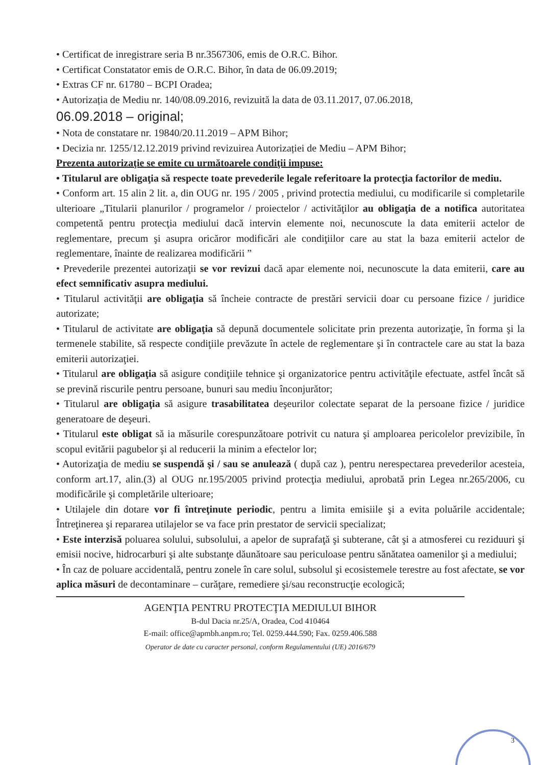• Certificat de inregistrare seria B nr.3567306, emis de O.R.C. Bihor.
• Certificat Constatator emis de O.R.C. Bihor, în data de 06.09.2019;
• Extras CF nr. 61780 – BCPI Oradea;
• Autorizația de Mediu nr. 140/08.09.2016, revizuită la data de 03.11.2017, 07.06.2018,
06.09.2018 – original;
• Nota de constatare nr. 19840/20.11.2019 – APM Bihor;
• Decizia nr. 1255/12.12.2019 privind revizuirea Autorizației de Mediu – APM Bihor;
Prezenta autorizaţie se emite cu următoarele condiţii impuse:
• Titularul are obligaţia să respecte toate prevederile legale referitoare la protecţia factorilor de mediu.
• Conform art. 15 alin 2 lit. a, din OUG nr. 195 / 2005 , privind protectia mediului, cu modificarile si completarile ulterioare „Titularii planurilor / programelor / proiectelor / activităţilor au obligaţia de a notifica autoritatea competentă pentru protecţia mediului dacă intervin elemente noi, necunoscute la data emiterii actelor de reglementare, precum şi asupra oricăror modificări ale condiţiilor care au stat la baza emiterii actelor de reglementare, înainte de realizarea modificării ”
• Prevederile prezentei autorizaţii se vor revizui dacă apar elemente noi, necunoscute la data emiterii, care au efect semnificativ asupra mediului.
• Titularul activităţii are obligaţia să încheie contracte de prestări servicii doar cu persoane fizice / juridice autorizate;
• Titularul de activitate are obligaţia să depună documentele solicitate prin prezenta autorizaţie, în forma şi la termenele stabilite, să respecte condiţiile prevăzute în actele de reglementare şi în contractele care au stat la baza emiterii autorizaţiei.
• Titularul are obligaţia să asigure condiţiile tehnice şi organizatorice pentru activităţile efectuate, astfel încât să se prevină riscurile pentru persoane, bunuri sau mediu înconjurător;
• Titularul are obligaţia să asigure trasabilitatea deşeurilor colectate separat de la persoane fizice / juridice generatoare de deşeuri.
• Titularul este obligat să ia măsurile corespunzătoare potrivit cu natura şi amploarea pericolelor previzibile, în scopul evitării pagubelor şi al reducerii la minim a efectelor lor;
• Autorizaţia de mediu se suspendă şi / sau se anulează ( după caz ), pentru nerespectarea prevederilor acesteia, conform art.17, alin.(3) al OUG nr.195/2005 privind protecţia mediului, aprobată prin Legea nr.265/2006, cu modificările şi completările ulterioare;
• Utilajele din dotare vor fi întreţinute periodic, pentru a limita emisiile şi a evita poluările accidentale; Întreţinerea şi repararea utilajelor se va face prin prestator de servicii specializat;
• Este interzisă poluarea solului, subsolului, a apelor de suprafaţă şi subterane, cât şi a atmosferei cu reziduuri şi emisii nocive, hidrocarburi şi alte substanţe dăunătoare sau periculoase pentru sănătatea oamenilor şi a mediului;
• În caz de poluare accidentală, pentru zonele în care solul, subsolul şi ecosistemele terestre au fost afectate, se vor aplica măsuri de decontaminare – curăţare, remediere şi/sau reconstrucţie ecologică;
AGENŢIA PENTRU PROTECŢIA MEDIULUI BIHOR
B-dul Dacia nr.25/A, Oradea, Cod 410464
E-mail: office@apmbh.anpm.ro; Tel. 0259.444.590; Fax. 0259.406.588
Operator de date cu caracter personal, conform Regulamentului (UE) 2016/679
3